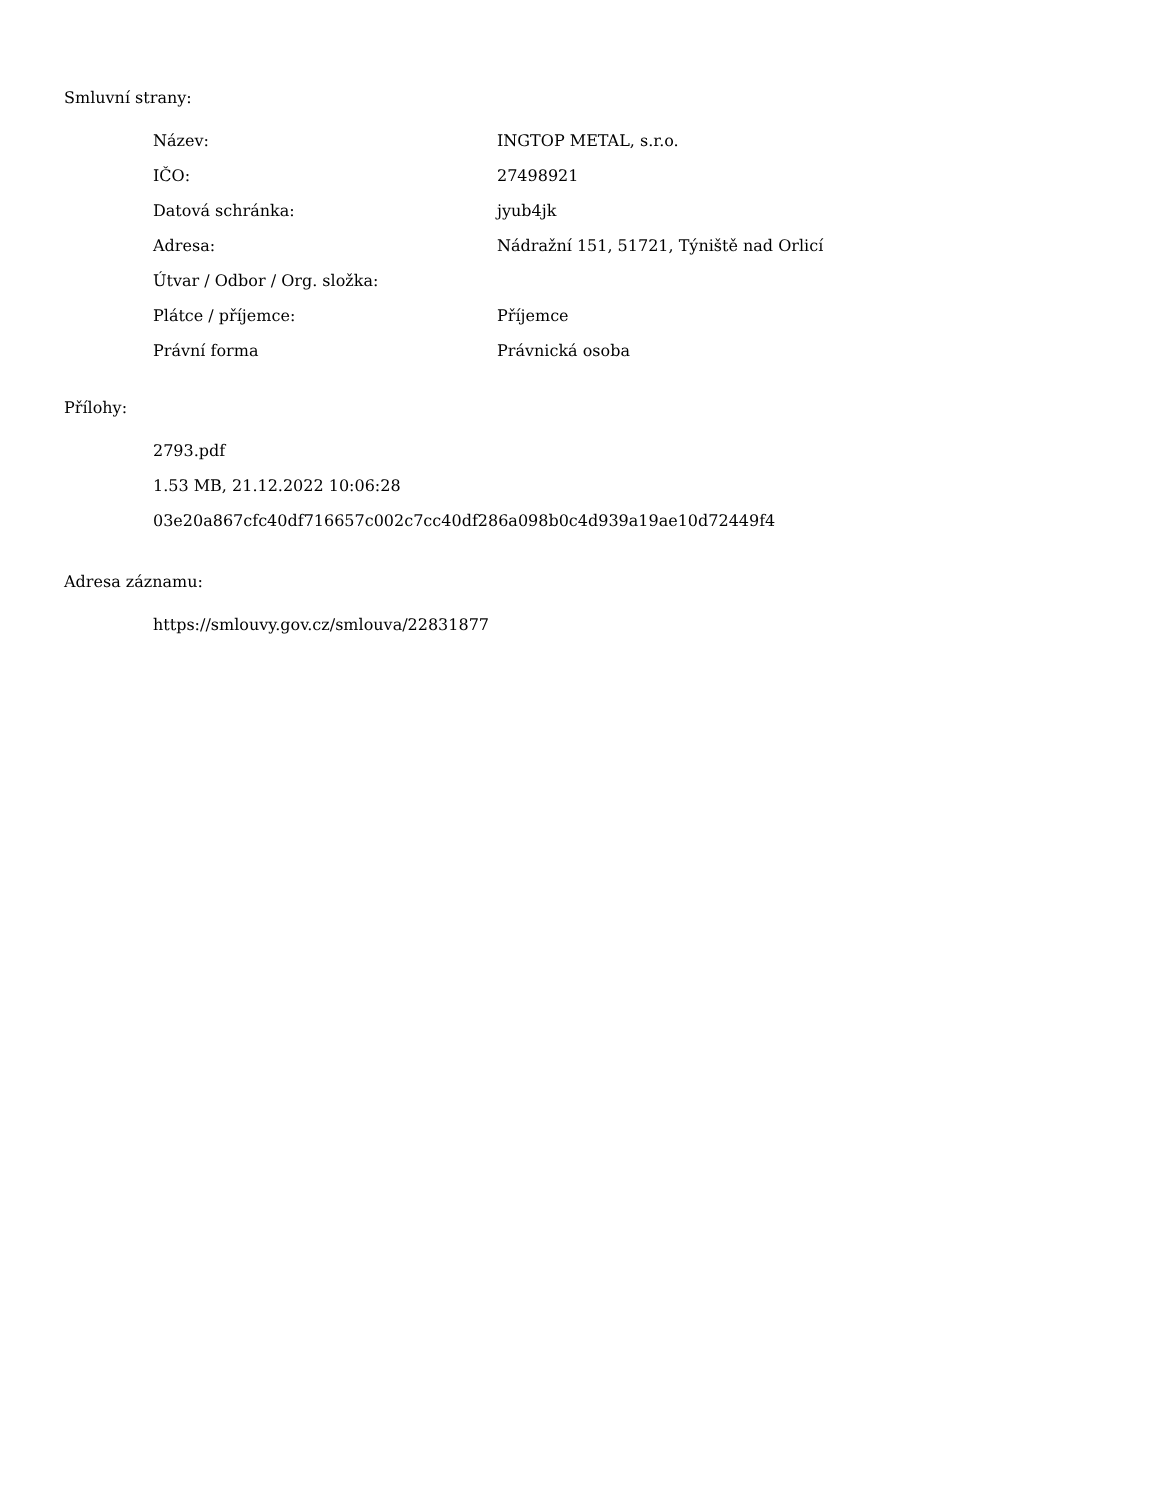Smluvní strany:
| Název: | INGTOP METAL, s.r.o. |
| IČO: | 27498921 |
| Datová schránka: | jyub4jk |
| Adresa: | Nádražní 151, 51721, Týniště nad Orlicí |
| Útvar / Odbor / Org. složka: | |
| Plátce / příjemce: | Příjemce |
| Právní forma | Právnická osoba |
Přílohy:
2793.pdf
1.53 MB, 21.12.2022 10:06:28
03e20a867cfc40df716657c002c7cc40df286a098b0c4d939a19ae10d72449f4
Adresa záznamu:
https://smlouvy.gov.cz/smlouva/22831877